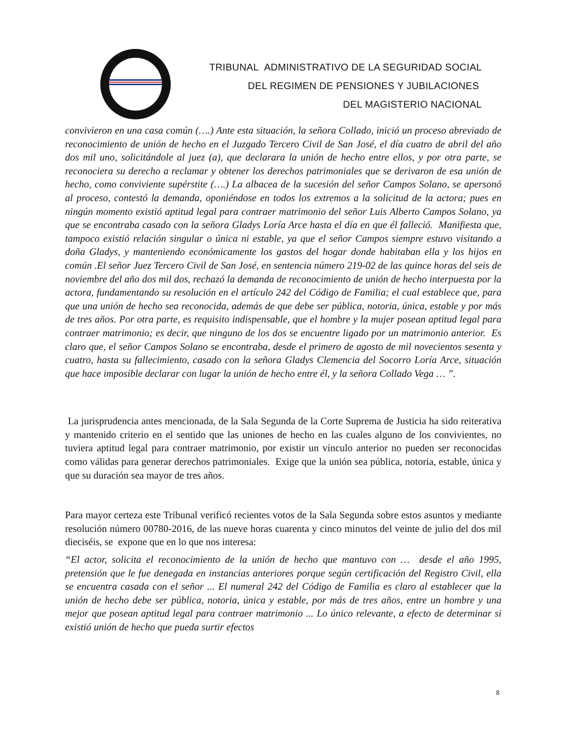TRIBUNAL ADMINISTRATIVO DE LA SEGURIDAD SOCIAL
DEL REGIMEN DE PENSIONES Y JUBILACIONES
DEL MAGISTERIO NACIONAL
convivieron en una casa común (….) Ante esta situación, la señora Collado, inició un proceso abreviado de reconocimiento de unión de hecho en el Juzgado Tercero Civil de San José, el día cuatro de abril del año dos mil uno, solicitándole al juez (a), que declarara la unión de hecho entre ellos, y por otra parte, se reconociera su derecho a reclamar y obtener los derechos patrimoniales que se derivaron de esa unión de hecho, como conviviente supérstite (….) La albacea de la sucesión del señor Campos Solano, se apersonó al proceso, contestó la demanda, oponiéndose en todos los extremos a la solicitud de la actora; pues en ningún momento existió aptitud legal para contraer matrimonio del señor Luis Alberto Campos Solano, ya que se encontraba casado con la señora Gladys Loría Arce hasta el día en que él falleció. Manifiesta que, tampoco existió relación singular o única ni estable, ya que el señor Campos siempre estuvo visitando a doña Gladys, y manteniendo económicamente los gastos del hogar donde habitaban ella y los hijos en común .El señor Juez Tercero Civil de San José, en sentencia número 219-02 de las quince horas del seis de noviembre del año dos mil dos, rechazó la demanda de reconocimiento de unión de hecho interpuesta por la actora, fundamentando su resolución en el artículo 242 del Código de Familia; el cual establece que, para que una unión de hecho sea reconocida, además de que debe ser pública, notoria, única, estable y por más de tres años. Por otra parte, es requisito indispensable, que el hombre y la mujer posean aptitud legal para contraer matrimonio; es decir, que ninguno de los dos se encuentre ligado por un matrimonio anterior. Es claro que, el señor Campos Solano se encontraba, desde el primero de agosto de mil novecientos sesenta y cuatro, hasta su fallecimiento, casado con la señora Gladys Clemencia del Socorro Loría Arce, situación que hace imposible declarar con lugar la unión de hecho entre él, y la señora Collado Vega … ”.
La jurisprudencia antes mencionada, de la Sala Segunda de la Corte Suprema de Justicia ha sido reiterativa y mantenido criterio en el sentido que las uniones de hecho en las cuales alguno de los convivientes, no tuviera aptitud legal para contraer matrimonio, por existir un vínculo anterior no pueden ser reconocidas como válidas para generar derechos patrimoniales. Exige que la unión sea pública, notoria, estable, única y que su duración sea mayor de tres años.
Para mayor certeza este Tribunal verificó recientes votos de la Sala Segunda sobre estos asuntos y mediante resolución número 00780-2016, de las nueve horas cuarenta y cinco minutos del veinte de julio del dos mil dieciséis, se expone que en lo que nos interesa:
“El actor, solicita el reconocimiento de la unión de hecho que mantuvo con … desde el año 1995, pretensión que le fue denegada en instancias anteriores porque según certificación del Registro Civil, ella se encuentra casada con el señor ... El numeral 242 del Código de Familia es claro al establecer que la unión de hecho debe ser pública, notoria, única y estable, por más de tres años, entre un hombre y una mejor que posean aptitud legal para contraer matrimonio ... Lo único relevante, a efecto de determinar si existió unión de hecho que pueda surtir efectos
8